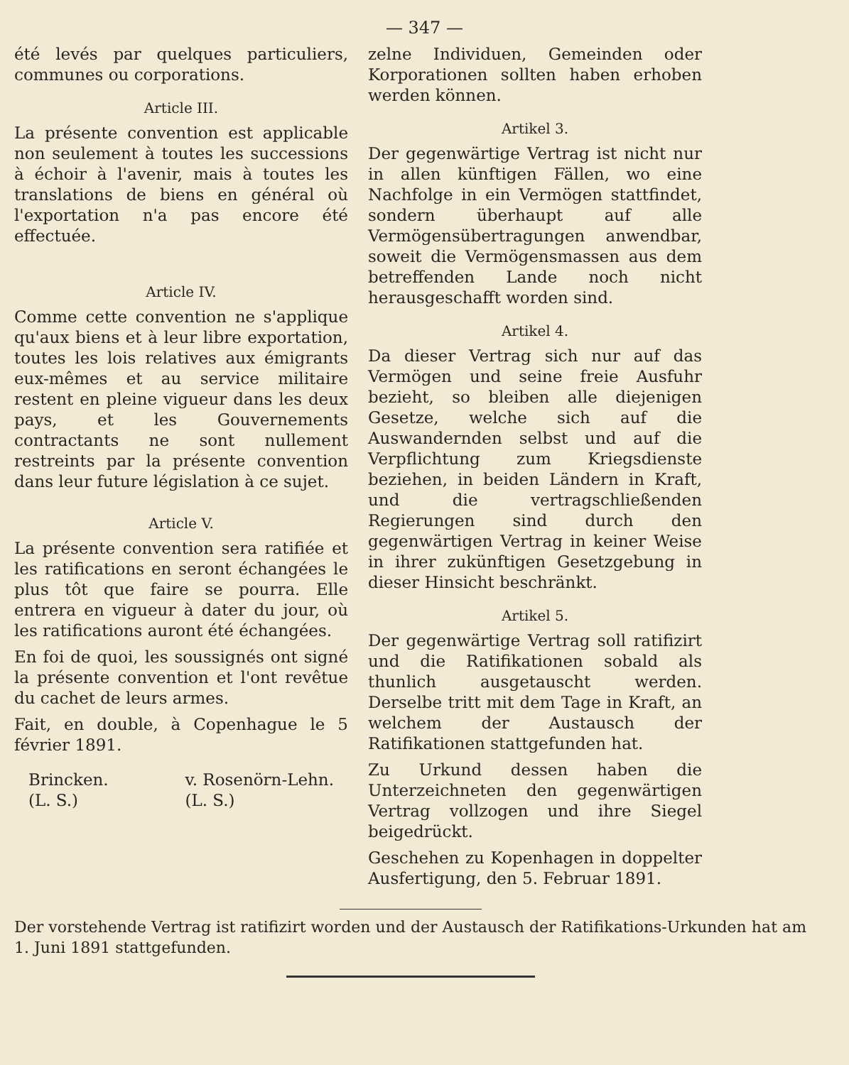— 347 —
été levés par quelques particuliers, communes ou corporations.
Article III.
La présente convention est applicable non seulement à toutes les successions à échoir à l'avenir, mais à toutes les translations de biens en général où l'exportation n'a pas encore été effectuée.
Article IV.
Comme cette convention ne s'applique qu'aux biens et à leur libre exportation, toutes les lois relatives aux émigrants eux-mêmes et au service militaire restent en pleine vigueur dans les deux pays, et les Gouvernements contractants ne sont nullement restreints par la présente convention dans leur future législation à ce sujet.
Article V.
La présente convention sera ratifiée et les ratifications en seront échangées le plus tôt que faire se pourra. Elle entrera en vigueur à dater du jour, où les ratifications auront été échangées.
En foi de quoi, les soussignés ont signé la présente convention et l'ont revêtue du cachet de leurs armes.
Fait, en double, à Copenhague le 5 février 1891.
Brincken.
(L. S.)
v. Rosenörn-Lehn.
(L. S.)
zelne Individuen, Gemeinden oder Korporationen sollten haben erhoben werden können.
Artikel 3.
Der gegenwärtige Vertrag ist nicht nur in allen künftigen Fällen, wo eine Nachfolge in ein Vermögen stattfindet, sondern überhaupt auf alle Vermögensübertragungen anwendbar, soweit die Vermögensmassen aus dem betreffenden Lande noch nicht herausgeschafft worden sind.
Artikel 4.
Da dieser Vertrag sich nur auf das Vermögen und seine freie Ausfuhr bezieht, so bleiben alle diejenigen Gesetze, welche sich auf die Auswandernden selbst und auf die Verpflichtung zum Kriegsdienste beziehen, in beiden Ländern in Kraft, und die vertragschließenden Regierungen sind durch den gegenwärtigen Vertrag in keiner Weise in ihrer zukünftigen Gesetzgebung in dieser Hinsicht beschränkt.
Artikel 5.
Der gegenwärtige Vertrag soll ratifizirt und die Ratifikationen sobald als thunlich ausgetauscht werden. Derselbe tritt mit dem Tage in Kraft, an welchem der Austausch der Ratifikationen stattgefunden hat.
Zu Urkund dessen haben die Unterzeichneten den gegenwärtigen Vertrag vollzogen und ihre Siegel beigedrückt.
Geschehen zu Kopenhagen in doppelter Ausfertigung, den 5. Februar 1891.
Der vorstehende Vertrag ist ratifizirt worden und der Austausch der Ratifikations-Urkunden hat am 1. Juni 1891 stattgefunden.